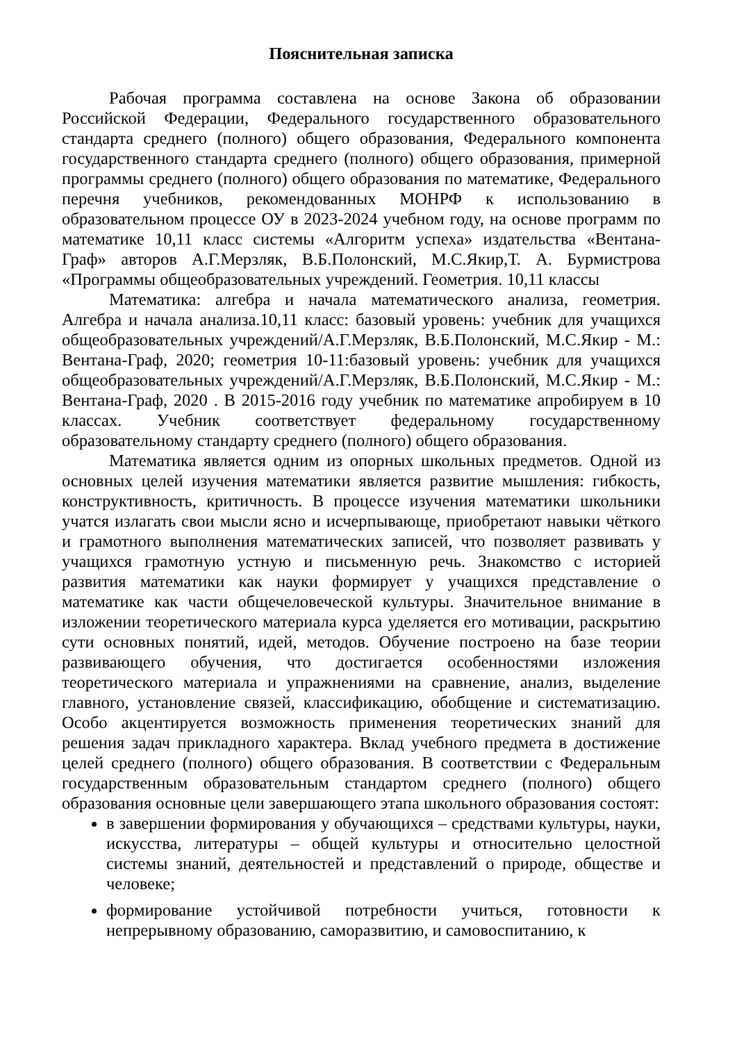Пояснительная записка
Рабочая программа составлена на основе Закона об образовании Российской Федерации, Федерального государственного образовательного стандарта среднего (полного) общего образования, Федерального компонента государственного стандарта среднего (полного) общего образования, примерной программы среднего (полного) общего образования по математике, Федерального перечня учебников, рекомендованных МОНРФ к использованию в образовательном процессе ОУ в 2023-2024 учебном году, на основе программ по математике 10,11 класс системы «Алгоритм успеха» издательства «Вентана-Граф» авторов А.Г.Мерзляк, В.Б.Полонский, М.С.Якир,Т. А. Бурмистрова «Программы общеобразовательных учреждений. Геометрия. 10,11 классы
Математика: алгебра и начала математического анализа, геометрия. Алгебра и начала анализа.10,11 класс: базовый уровень: учебник для учащихся общеобразовательных учреждений/А.Г.Мерзляк, В.Б.Полонский, М.С.Якир - М.: Вентана-Граф, 2020; геометрия 10-11:базовый уровень: учебник для учащихся общеобразовательных учреждений/А.Г.Мерзляк, В.Б.Полонский, М.С.Якир - М.: Вентана-Граф, 2020 . В 2015-2016 году учебник по математике апробируем в 10 классах. Учебник соответствует федеральному государственному образовательному стандарту среднего (полного) общего образования.
Математика является одним из опорных школьных предметов. Одной из основных целей изучения математики является развитие мышления: гибкость, конструктивность, критичность. В процессе изучения математики школьники учатся излагать свои мысли ясно и исчерпывающе, приобретают навыки чёткого и грамотного выполнения математических записей, что позволяет развивать у учащихся грамотную устную и письменную речь. Знакомство с историей развития математики как науки формирует у учащихся представление о математике как части общечеловеческой культуры. Значительное внимание в изложении теоретического материала курса уделяется его мотивации, раскрытию сути основных понятий, идей, методов. Обучение построено на базе теории развивающего обучения, что достигается особенностями изложения теоретического материала и упражнениями на сравнение, анализ, выделение главного, установление связей, классификацию, обобщение и систематизацию. Особо акцентируется возможность применения теоретических знаний для решения задач прикладного характера. Вклад учебного предмета в достижение целей среднего (полного) общего образования. В соответствии с Федеральным государственным образовательным стандартом среднего (полного) общего образования основные цели завершающего этапа школьного образования состоят:
в завершении формирования у обучающихся – средствами культуры, науки, искусства, литературы – общей культуры и относительно целостной системы знаний, деятельностей и представлений о природе, обществе и человеке;
формирование устойчивой потребности учиться, готовности к непрерывному образованию, саморазвитию, и самовоспитанию, к